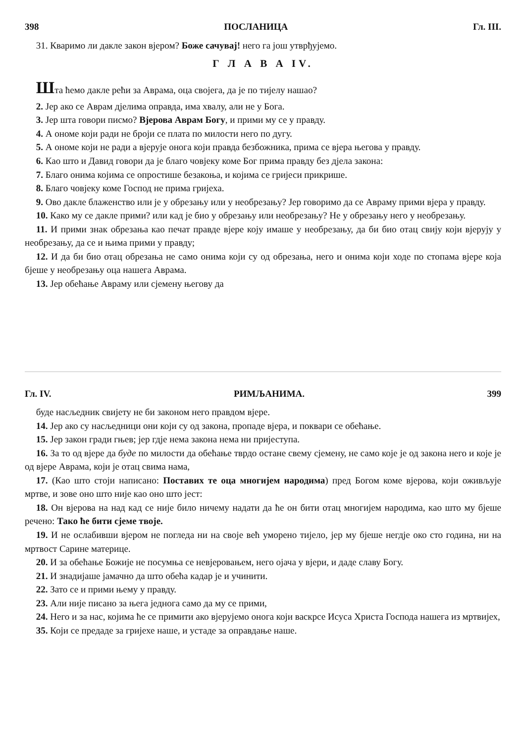398 ПОСЛАНИЦА Гл. III.
31. Кваримо ли дакле закон вјером? Боже сачувај! него га још утврђујемо.
Г Л А В А IV.
Шта ћемо дакле рећи за Аврама, оца својега, да је по тијелу нашао?
2. Јер ако се Аврам дјелима оправда, има хвалу, али не у Бога.
3. Јер шта говори писмо? Вјерова Аврам Богу, и прими му се у правду.
4. А ономе који ради не броји се плата по милости него по дугу.
5. А ономе који не ради а вјерује онога који правда безбожника, прима се вјера његова у правду.
6. Као што и Давид говори да је благо човјеку коме Бог прима правду без дјела закона:
7. Благо онима којима се опростише безакоња, и којима се гријеси прикрише.
8. Благо човјеку коме Господ не прима гријеха.
9. Ово дакле блаженство или је у обрезању или у необрезању? Јер говоримо да се Авраму прими вјера у правду.
10. Како му се дакле прими? или кад је био у обрезању или необрезању? Не у обрезању него у необрезању.
11. И прими знак обрезања као печат правде вјере коју имаше у необрезању, да би био отац свију који вјерују у необрезању, да се и њима прими у правду;
12. И да би био отац обрезања не само онима који су од обрезања, него и онима који ходе по стопама вјере која бјеше у необрезању оца нашега Аврама.
13. Јер обећање Авраму или сјемену његову да
Гл. IV. РИМЉАНИМА. 399
буде насљедник свијету не би законом него правдом вјере.
14. Јер ако су насљедници они који су од закона, пропаде вјера, и поквари се обећање.
15. Јер закон гради гњев; јер гдје нема закона нема ни пријеступа.
16. За то од вјере да буде по милости да обећање тврдо остане свему сјемену, не само које је од закона него и које је од вјере Аврама, који је отац свима нама,
17. (Као што стоји написано: Поставих те оца многијем народима) пред Богом коме вјерова, који оживљује мртве, и зове оно што није као оно што јест:
18. Он вјерова на над кад се није било ничему надати да ће он бити отац многијем народима, као што му бјеше речено: Тако ће бити сјеме твоје.
19. И не ослабивши вјером не погледа ни на своје већ уморено тијело, јер му бјеше негдје око сто година, ни на мртвост Сарине материце.
20. И за обећање Божије не посумња се невјеровањем, него ојача у вјери, и даде славу Богу.
21. И знадијаше јамачно да што обећа кадар је и учинити.
22. Зато се и прими њему у правду.
23. Али није писано за њега једнога само да му се прими,
24. Него и за нас, којима ће се примити ако вјерујемо онога који васкрсе Исуса Христа Господа нашега из мртвијех,
35. Који се предаде за гријехе наше, и устаде за оправдање наше.